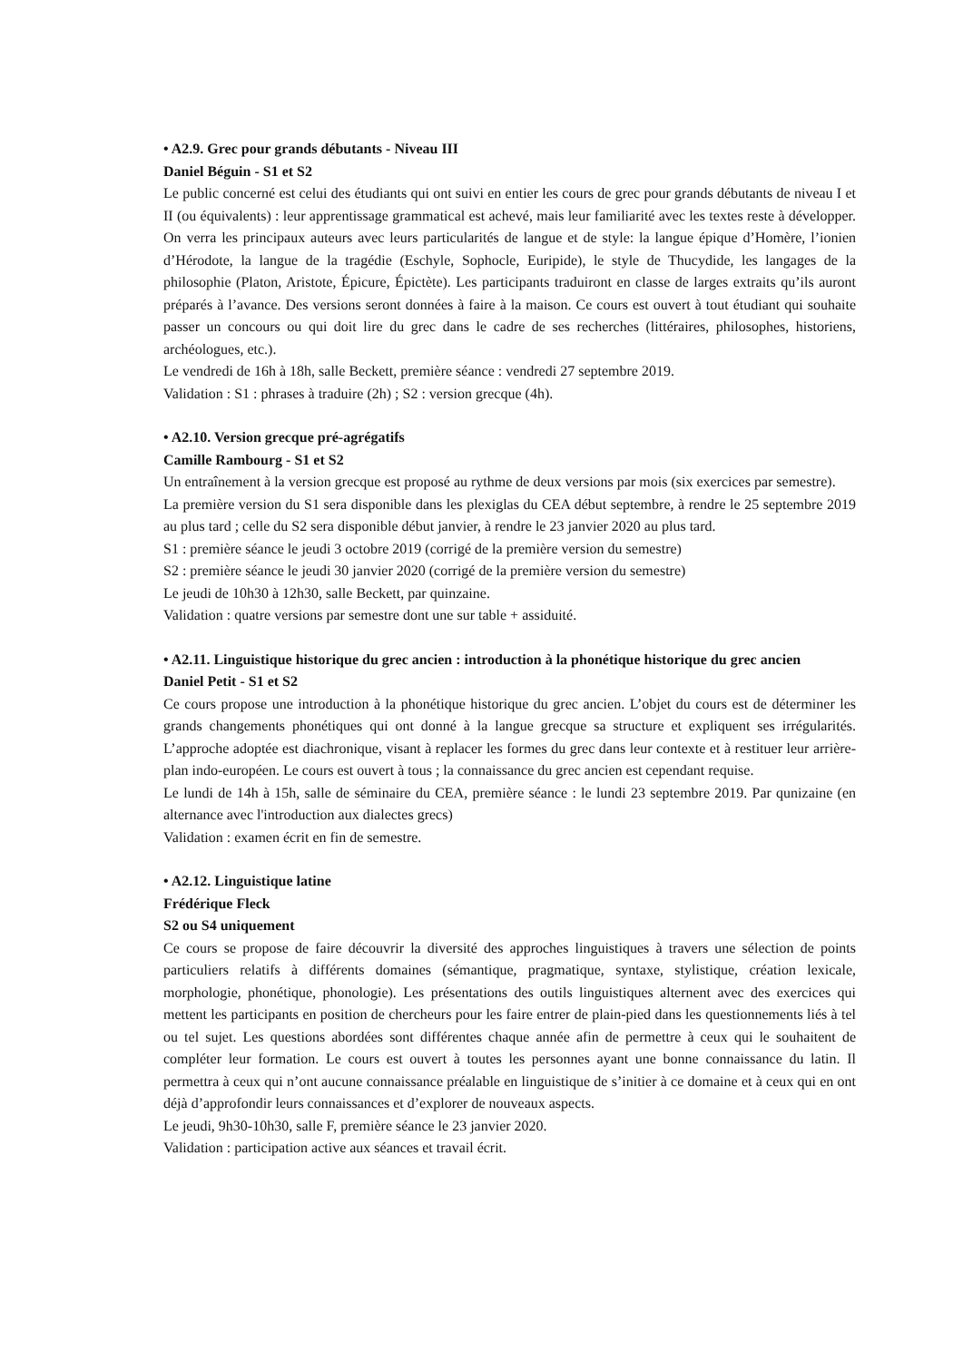• A2.9. Grec pour grands débutants - Niveau III
Daniel Béguin - S1 et S2
Le public concerné est celui des étudiants qui ont suivi en entier les cours de grec pour grands débutants de niveau I et II (ou équivalents) : leur apprentissage grammatical est achevé, mais leur familiarité avec les textes reste à développer. On verra les principaux auteurs avec leurs particularités de langue et de style: la langue épique d’Homère, l’ionien d’Hérodote, la langue de la tragédie (Eschyle, Sophocle, Euripide), le style de Thucydide, les langages de la philosophie (Platon, Aristote, Épicure, Épictète). Les participants traduiront en classe de larges extraits qu’ils auront préparés à l’avance. Des versions seront données à faire à la maison. Ce cours est ouvert à tout étudiant qui souhaite passer un concours ou qui doit lire du grec dans le cadre de ses recherches (littéraires, philosophes, historiens, archéologues, etc.).
Le vendredi de 16h à 18h, salle Beckett, première séance : vendredi 27 septembre 2019.
Validation : S1 : phrases à traduire (2h) ; S2 : version grecque (4h).
• A2.10. Version grecque pré-agrégatifs
Camille Rambourg - S1 et S2
Un entraînement à la version grecque est proposé au rythme de deux versions par mois (six exercices par semestre).
La première version du S1 sera disponible dans les plexiglas du CEA début septembre, à rendre le 25 septembre 2019 au plus tard ; celle du S2 sera disponible début janvier, à rendre le 23 janvier 2020 au plus tard.
S1 : première séance le jeudi 3 octobre 2019 (corrigé de la première version du semestre)
S2 : première séance le jeudi 30 janvier 2020 (corrigé de la première version du semestre)
Le jeudi de 10h30 à 12h30, salle Beckett, par quinzaine.
Validation : quatre versions par semestre dont une sur table + assiduité.
• A2.11. Linguistique historique du grec ancien : introduction à la phonétique historique du grec ancien
Daniel Petit - S1 et S2
Ce cours propose une introduction à la phonétique historique du grec ancien. L’objet du cours est de déterminer les grands changements phonétiques qui ont donné à la langue grecque sa structure et expliquent ses irrégularités. L’approche adoptée est diachronique, visant à replacer les formes du grec dans leur contexte et à restituer leur arrière-plan indo-européen. Le cours est ouvert à tous ; la connaissance du grec ancien est cependant requise.
Le lundi de 14h à 15h, salle de séminaire du CEA, première séance : le lundi 23 septembre 2019. Par qunizaine (en alternance avec l'introduction aux dialectes grecs)
Validation : examen écrit en fin de semestre.
• A2.12. Linguistique latine
Frédérique Fleck
S2 ou S4 uniquement
Ce cours se propose de faire découvrir la diversité des approches linguistiques à travers une sélection de points particuliers relatifs à différents domaines (sémantique, pragmatique, syntaxe, stylistique, création lexicale, morphologie, phonétique, phonologie). Les présentations des outils linguistiques alternent avec des exercices qui mettent les participants en position de chercheurs pour les faire entrer de plain-pied dans les questionnements liés à tel ou tel sujet. Les questions abordées sont différentes chaque année afin de permettre à ceux qui le souhaitent de compléter leur formation. Le cours est ouvert à toutes les personnes ayant une bonne connaissance du latin. Il permettra à ceux qui n’ont aucune connaissance préalable en linguistique de s’initier à ce domaine et à ceux qui en ont déjà d’approfondir leurs connaissances et d’explorer de nouveaux aspects.
Le jeudi, 9h30-10h30, salle F, première séance le 23 janvier 2020.
Validation : participation active aux séances et travail écrit.